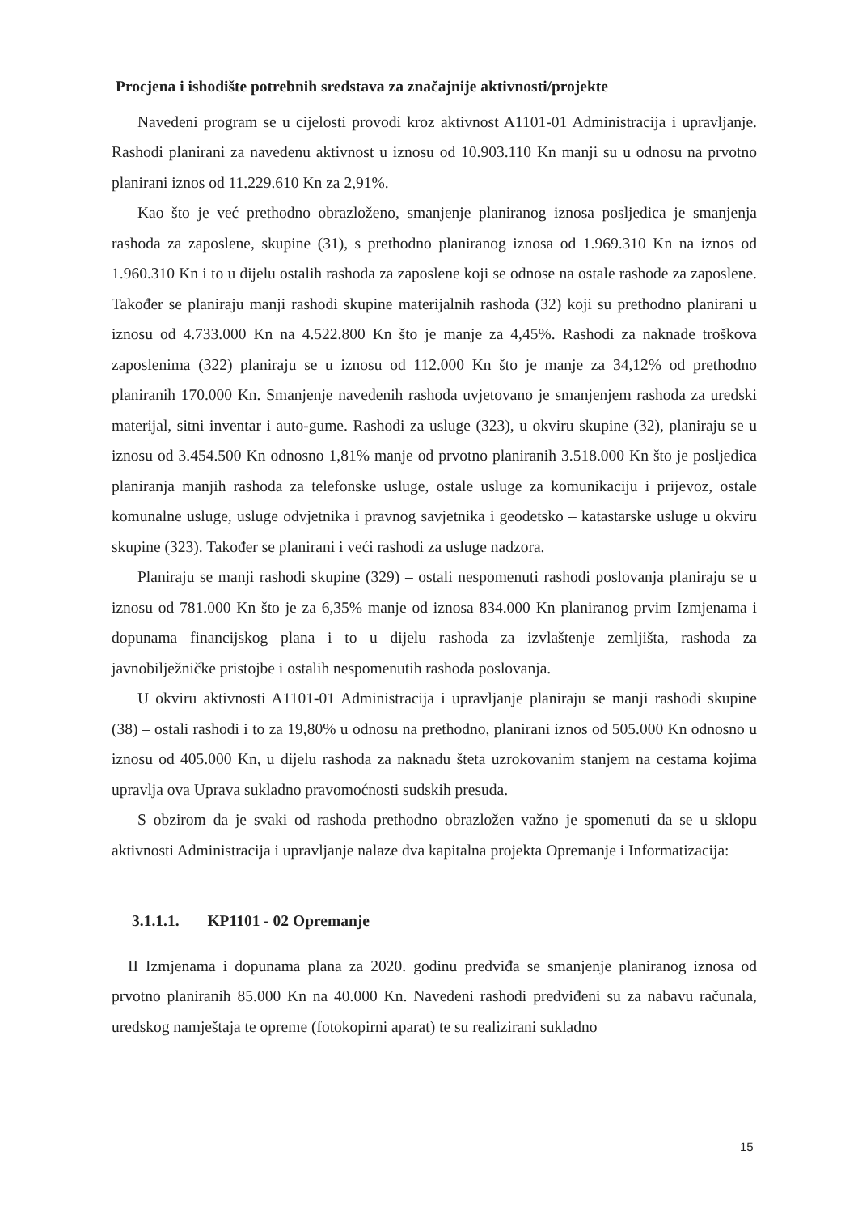Procjena i ishodište potrebnih sredstava za značajnije aktivnosti/projekte
Navedeni program se u cijelosti provodi kroz aktivnost A1101-01 Administracija i upravljanje. Rashodi planirani za navedenu aktivnost u iznosu od 10.903.110 Kn manji su u odnosu na prvotno planirani iznos od 11.229.610 Kn za 2,91%.
Kao što je već prethodno obrazloženo, smanjenje planiranog iznosa posljedica je smanjenja rashoda za zaposlene, skupine (31), s prethodno planiranog iznosa od 1.969.310 Kn na iznos od 1.960.310 Kn i to u dijelu ostalih rashoda za zaposlene koji se odnose na ostale rashode za zaposlene. Također se planiraju manji rashodi skupine materijalnih rashoda (32) koji su prethodno planirani u iznosu od 4.733.000 Kn na 4.522.800 Kn što je manje za 4,45%. Rashodi za naknade troškova zaposlenima (322) planiraju se u iznosu od 112.000 Kn što je manje za 34,12% od prethodno planiranih 170.000 Kn. Smanjenje navedenih rashoda uvjetovano je smanjenjem rashoda za uredski materijal, sitni inventar i auto-gume. Rashodi za usluge (323), u okviru skupine (32), planiraju se u iznosu od 3.454.500 Kn odnosno 1,81% manje od prvotno planiranih 3.518.000 Kn što je posljedica planiranja manjih rashoda za telefonske usluge, ostale usluge za komunikaciju i prijevoz, ostale komunalne usluge, usluge odvjetnika i pravnog savjetnika i geodetsko – katastarske usluge u okviru skupine (323). Također se planirani i veći rashodi za usluge nadzora.
Planiraju se manji rashodi skupine (329) – ostali nespomenuti rashodi poslovanja planiraju se u iznosu od 781.000 Kn što je za 6,35% manje od iznosa 834.000 Kn planiranog prvim Izmjenama i dopunama financijskog plana i to u dijelu rashoda za izvlaštenje zemljišta, rashoda za javnobilježničke pristojbe i ostalih nespomenutih rashoda poslovanja.
U okviru aktivnosti A1101-01 Administracija i upravljanje planiraju se manji rashodi skupine (38) – ostali rashodi i to za 19,80% u odnosu na prethodno, planirani iznos od 505.000 Kn odnosno u iznosu od 405.000 Kn, u dijelu rashoda za naknadu šteta uzrokovanim stanjem na cestama kojima upravlja ova Uprava sukladno pravomoćnosti sudskih presuda.
S obzirom da je svaki od rashoda prethodno obrazložen važno je spomenuti da se u sklopu aktivnosti Administracija i upravljanje nalaze dva kapitalna projekta Opremanje i Informatizacija:
3.1.1.1. KP1101 - 02 Opremanje
II Izmjenama i dopunama plana za 2020. godinu predviđa se smanjenje planiranog iznosa od prvotno planiranih 85.000 Kn na 40.000 Kn. Navedeni rashodi predviđeni su za nabavu računala, uredskog namještaja te opreme (fotokopirni aparat) te su realizirani sukladno
15